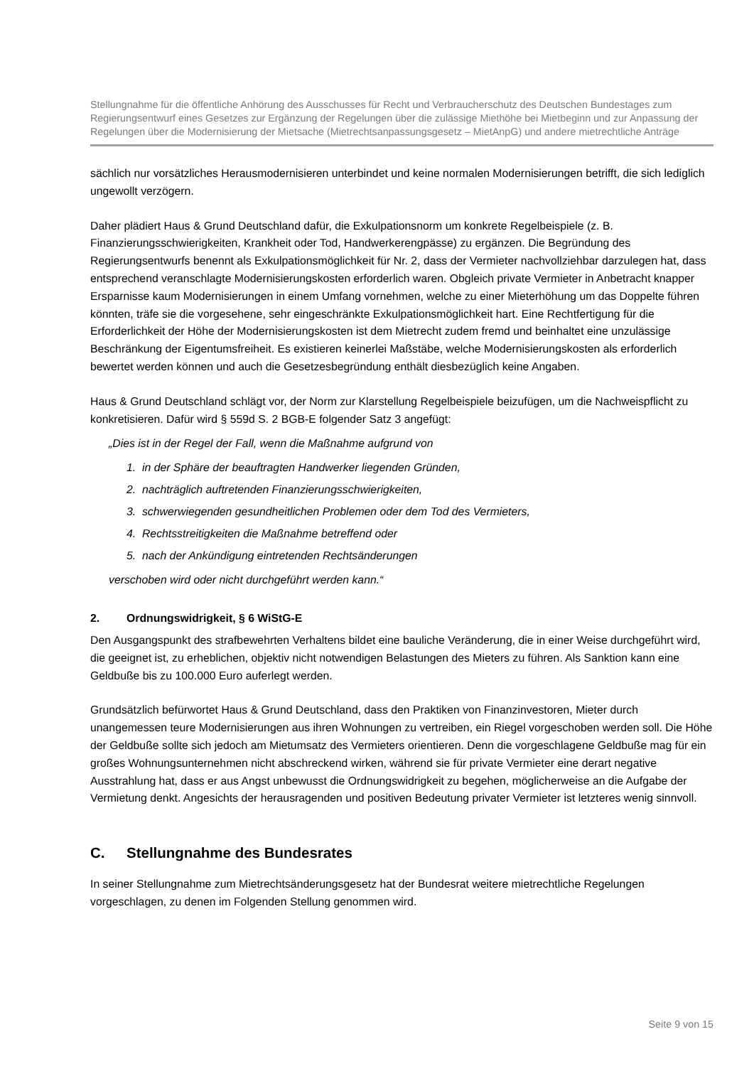Stellungnahme für die öffentliche Anhörung des Ausschusses für Recht und Verbraucherschutz des Deutschen Bundestages zum Regierungsentwurf eines Gesetzes zur Ergänzung der Regelungen über die zulässige Miethöhe bei Mietbeginn und zur Anpassung der Regelungen über die Modernisierung der Mietsache (Mietrechtsanpassungsgesetz – MietAnpG) und andere mietrechtliche Anträge
sächlich nur vorsätzliches Herausmodernisieren unterbindet und keine normalen Modernisierungen betrifft, die sich lediglich ungewollt verzögern.
Daher plädiert Haus & Grund Deutschland dafür, die Exkulpationsnorm um konkrete Regelbeispiele (z. B. Finanzierungsschwierigkeiten, Krankheit oder Tod, Handwerkerengpässe) zu ergänzen. Die Begründung des Regierungsentwurfs benennt als Exkulpationsmöglichkeit für Nr. 2, dass der Vermieter nachvollziehbar darzulegen hat, dass entsprechend veranschlagte Modernisierungskosten erforderlich waren. Obgleich private Vermieter in Anbetracht knapper Ersparnisse kaum Modernisierungen in einem Umfang vornehmen, welche zu einer Mieterhöhung um das Doppelte führen könnten, träfe sie die vorgesehene, sehr eingeschränkte Exkulpationsmöglichkeit hart. Eine Rechtfertigung für die Erforderlichkeit der Höhe der Modernisierungskosten ist dem Mietrecht zudem fremd und beinhaltet eine unzulässige Beschränkung der Eigentumsfreiheit. Es existieren keinerlei Maßstäbe, welche Modernisierungskosten als erforderlich bewertet werden können und auch die Gesetzesbegründung enthält diesbezüglich keine Angaben.
Haus & Grund Deutschland schlägt vor, der Norm zur Klarstellung Regelbeispiele beizufügen, um die Nachweispflicht zu konkretisieren. Dafür wird § 559d S. 2 BGB-E folgender Satz 3 angefügt:
„Dies ist in der Regel der Fall, wenn die Maßnahme aufgrund von
1. in der Sphäre der beauftragten Handwerker liegenden Gründen,
2. nachträglich auftretenden Finanzierungsschwierigkeiten,
3. schwerwiegenden gesundheitlichen Problemen oder dem Tod des Vermieters,
4. Rechtsstreitigkeiten die Maßnahme betreffend oder
5. nach der Ankündigung eintretenden Rechtsänderungen
verschoben wird oder nicht durchgeführt werden kann.“
2. Ordnungswidrigkeit, § 6 WiStG-E
Den Ausgangspunkt des strafbewehrten Verhaltens bildet eine bauliche Veränderung, die in einer Weise durchgeführt wird, die geeignet ist, zu erheblichen, objektiv nicht notwendigen Belastungen des Mieters zu führen. Als Sanktion kann eine Geldbuße bis zu 100.000 Euro auferlegt werden.
Grundsätzlich befürwortet Haus & Grund Deutschland, dass den Praktiken von Finanzinvestoren, Mieter durch unangemessen teure Modernisierungen aus ihren Wohnungen zu vertreiben, ein Riegel vorgeschoben werden soll. Die Höhe der Geldbuße sollte sich jedoch am Mietumsatz des Vermieters orientieren. Denn die vorgeschlagene Geldbuße mag für ein großes Wohnungsunternehmen nicht abschreckend wirken, während sie für private Vermieter eine derart negative Ausstrahlung hat, dass er aus Angst unbewusst die Ordnungswidrigkeit zu begehen, möglicherweise an die Aufgabe der Vermietung denkt. Angesichts der herausragenden und positiven Bedeutung privater Vermieter ist letzteres wenig sinnvoll.
C. Stellungnahme des Bundesrates
In seiner Stellungnahme zum Mietrechtsänderungsgesetz hat der Bundesrat weitere mietrechtliche Regelungen vorgeschlagen, zu denen im Folgenden Stellung genommen wird.
Seite 9 von 15